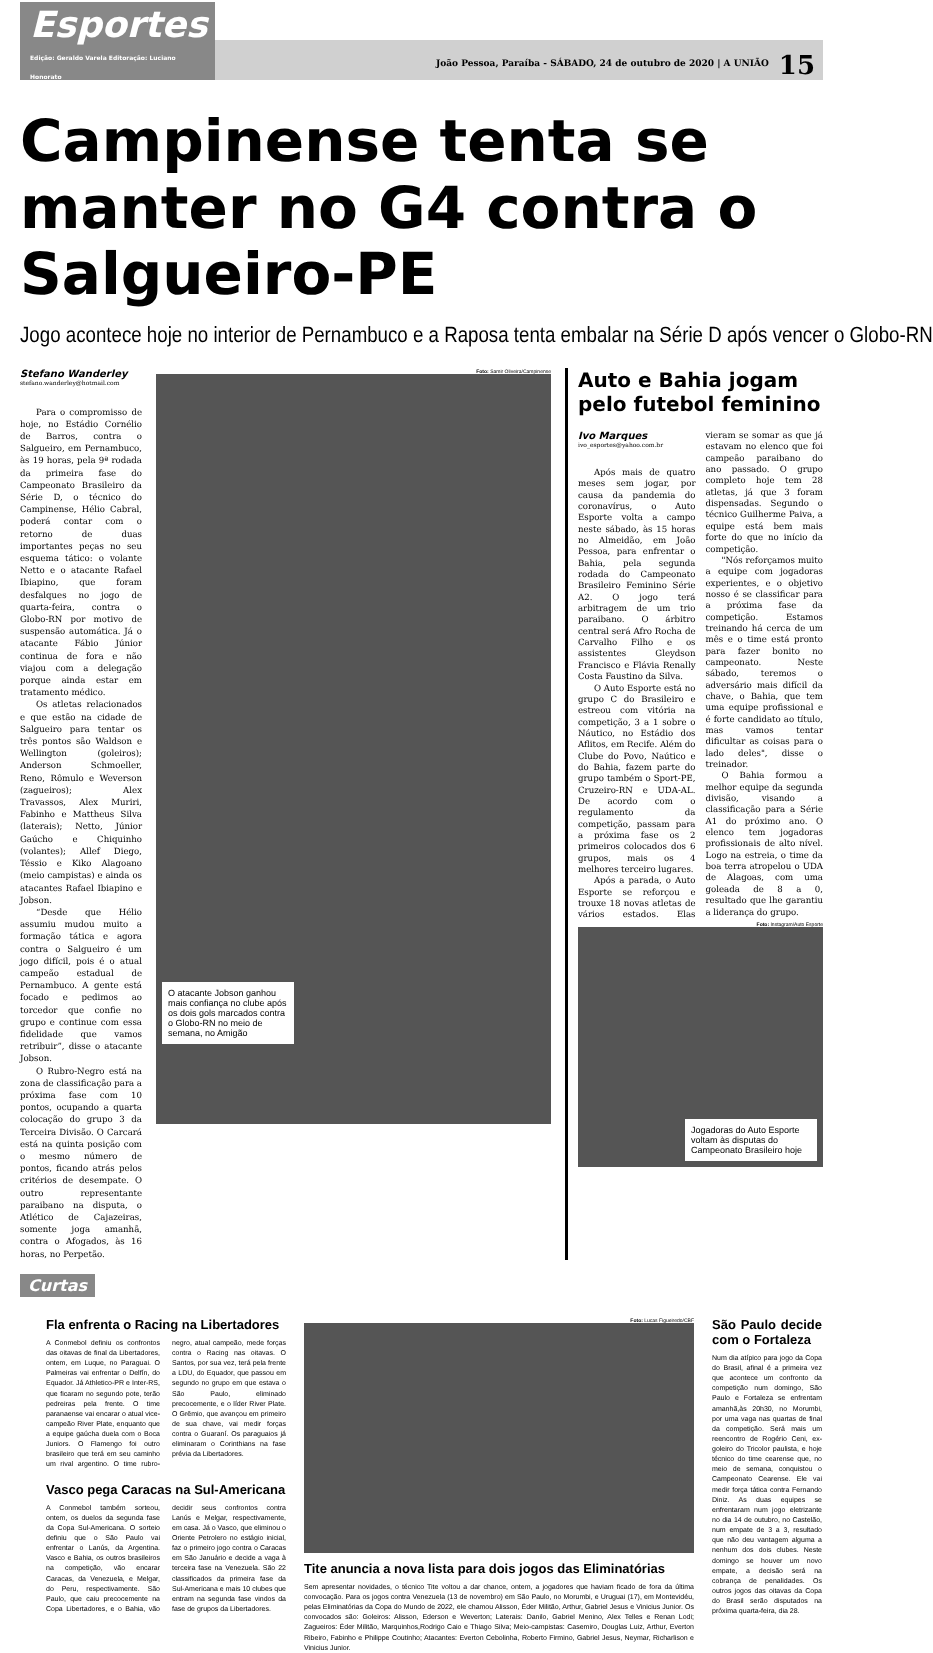Esportes
Edição: Geraldo Varela Editoração: Luciano Honorato
João Pessoa, Paraíba - SÁBADO, 24 de outubro de 2020 | A UNIÃO
15
Campinense tenta se manter no G4 contra o Salgueiro-PE
Jogo acontece hoje no interior de Pernambuco e a Raposa tenta embalar na Série D após vencer o Globo-RN
Stefano Wanderley
stefano.wanderley@hotmail.com
Para o compromisso de hoje, no Estádio Cornélio de Barros, contra o Salgueiro, em Pernambuco, às 19 horas, pela 9ª rodada da primeira fase do Campeonato Brasileiro da Série D, o técnico do Campinense, Hélio Cabral, poderá contar com o retorno de duas importantes peças no seu esquema tático: o volante Netto e o atacante Rafael Ibiapino, que foram desfalques no jogo de quarta-feira, contra o Globo-RN por motivo de suspensão automática. Já o atacante Fábio Júnior continua de fora e não viajou com a delegação porque ainda estar em tratamento médico.
Os atletas relacionados e que estão na cidade de Salgueiro para tentar os três pontos são Waldson e Wellington (goleiros); Anderson Schmoeller, Reno, Rômulo e Weverson (zagueiros); Alex Travassos, Alex Muriri, Fabinho e Mattheus Silva (laterais); Netto, Júnior Gaúcho e Chiquinho (volantes); Allef Diego, Téssio e Kiko Alagoano (meio campistas) e ainda os atacantes Rafael Ibiapino e Jobson.
“Desde que Hélio assumiu mudou muito a formação tática e agora contra o Salgueiro é um jogo difícil, pois é o atual campeão estadual de Pernambuco. A gente está focado e pedimos ao torcedor que confie no grupo e continue com essa fidelidade que vamos retribuir”, disse o atacante Jobson.
O Rubro-Negro está na zona de classificação para a próxima fase com 10 pontos, ocupando a quarta colocação do grupo 3 da Terceira Divisão. O Carcará está na quinta posição com o mesmo número de pontos, ficando atrás pelos critérios de desempate. O outro representante paraibano na disputa, o Atlético de Cajazeiras, somente joga amanhã, contra o Afogados, às 16 horas, no Perpetão.
Foto: Samir Oliveira/Campinense
O atacante Jobson ganhou mais confiança no clube após os dois gols marcados contra o Globo-RN no meio de semana, no Amigão
Auto e Bahia jogam pelo futebol feminino
Ivo Marques
ivo_esportes@yahoo.com.br
Após mais de quatro meses sem jogar, por causa da pandemia do coronavírus, o Auto Esporte volta a campo neste sábado, às 15 horas no Almeidão, em João Pessoa, para enfrentar o Bahia, pela segunda rodada do Campeonato Brasileiro Feminino Série A2. O jogo terá arbitragem de um trio paraibano. O árbitro central será Afro Rocha de Carvalho Filho e os assistentes Gleydson Francisco e Flávia Renally Costa Faustino da Silva.
O Auto Esporte está no grupo C do Brasileiro e estreou com vitória na competição, 3 a 1 sobre o Náutico, no Estádio dos Aflitos, em Recife. Além do Clube do Povo, Naútico e do Bahia, fazem parte do grupo também o Sport-PE, Cruzeiro-RN e UDA-AL. De acordo com o regulamento da competição, passam para a próxima fase os 2 primeiros colocados dos 6 grupos, mais os 4 melhores terceiro lugares.
Após a parada, o Auto Esporte se reforçou e trouxe 18 novas atletas de vários estados. Elas vieram se somar as que já estavam no elenco que foi campeão paraibano do ano passado. O grupo completo hoje tem 28 atletas, já que 3 foram dispensadas. Segundo o técnico Guilherme Paiva, a equipe está bem mais forte do que no início da competição.
"Nós reforçamos muito a equipe com jogadoras experientes, e o objetivo nosso é se classificar para a próxima fase da competição. Estamos treinando há cerca de um mês e o time está pronto para fazer bonito no campeonato. Neste sábado, teremos o adversário mais difícil da chave, o Bahia, que tem uma equipe profissional e é forte candidato ao título, mas vamos tentar dificultar as coisas para o lado deles", disse o treinador.
O Bahia formou a melhor equipe da segunda divisão, visando a classificação para a Série A1 do próximo ano. O elenco tem jogadoras profissionais de alto nível. Logo na estreia, o time da boa terra atropelou o UDA de Alagoas, com uma goleada de 8 a 0, resultado que lhe garantiu a liderança do grupo.
Foto: Instagram/Auto Esporte
Jogadoras do Auto Esporte voltam às disputas do Campeonato Brasileiro hoje
Curtas
Fla enfrenta o Racing na Libertadores
A Conmebol definiu os confrontos das oitavas de final da Libertadores, ontem, em Luque, no Paraguai. O Palmeiras vai enfrentar o Delfín, do Equador. Já Athletico-PR e Inter-RS, que ficaram no segundo pote, terão pedreiras pela frente. O time paranaense vai encarar o atual vice-campeão River Plate, enquanto que a equipe gaúcha duela com o Boca Juniors. O Flamengo foi outro brasileiro que terá em seu caminho um rival argentino. O time rubro-negro, atual campeão, mede forças contra o Racing nas oitavas. O Santos, por sua vez, terá pela frente a LDU, do Equador, que passou em segundo no grupo em que estava o São Paulo, eliminado precocemente, e o líder River Plate. O Grêmio, que avançou em primeiro de sua chave, vai medir forças contra o Guaraní. Os paraguaios já eliminaram o Corinthians na fase prévia da Libertadores.
Vasco pega Caracas na Sul-Americana
A Conmebol também sorteou, ontem, os duelos da segunda fase da Copa Sul-Americana. O sorteio definiu que o São Paulo vai enfrentar o Lanús, da Argentina. Vasco e Bahia, os outros brasileiros na competição, vão encarar Caracas, da Venezuela, e Melgar, do Peru, respectivamente. São Paulo, que caiu precocemente na Copa Libertadores, e o Bahia, vão decidir seus confrontos contra Lanús e Melgar, respectivamente, em casa. Já o Vasco, que eliminou o Oriente Petrolero no estágio inicial, faz o primeiro jogo contra o Caracas em São Januário e decide a vaga à terceira fase na Venezuela. São 22 classificados da primeira fase da Sul-Americana e mais 10 clubes que entram na segunda fase vindos da fase de grupos da Libertadores.
Foto: Lucas Figueiredo/CBF
Tite anuncia a nova lista para dois jogos das Eliminatórias
Sem apresentar novidades, o técnico Tite voltou a dar chance, ontem, a jogadores que haviam ficado de fora da última convocação. Para os jogos contra Venezuela (13 de novembro) em São Paulo, no Morumbi, e Uruguai (17), em Montevidéu, pelas Eliminatórias da Copa do Mundo de 2022, ele chamou Alisson, Éder Militão, Arthur, Gabriel Jesus e Vinicius Junior. Os convocados são: Goleiros: Alisson, Ederson e Weverton; Laterais: Danilo, Gabriel Menino, Alex Telles e Renan Lodi; Zagueiros: Éder Militão, Marquinhos,Rodrigo Caio e Thiago Silva; Meio-campistas: Casemiro, Douglas Luiz, Arthur, Everton Ribeiro, Fabinho e Philippe Coutinho; Atacantes: Everton Cebolinha, Roberto Firmino, Gabriel Jesus, Neymar, Richarlison e Vinicius Junior.
São Paulo decide com o Fortaleza
Num dia atípico para jogo da Copa do Brasil, afinal é a primeira vez que acontece um confronto da competição num domingo, São Paulo e Fortaleza se enfrentam amanhã,às 20h30, no Morumbi, por uma vaga nas quartas de final da competição. Será mais um reencontro de Rogério Ceni, ex-goleiro do Tricolor paulista, e hoje técnico do time cearense que, no meio de semana, conquistou o Campeonato Cearense. Ele vai medir força tática contra Fernando Diniz. As duas equipes se enfrentaram num jogo eletrizante no dia 14 de outubro, no Castelão, num empate de 3 a 3, resultado que não deu vantagem alguma a nenhum dos dois clubes. Neste domingo se houver um novo empate, a decisão será na cobrança de penalidades. Os outros jogos das oitavas da Copa do Brasil serão disputados na próxima quarta-feira, dia 28.